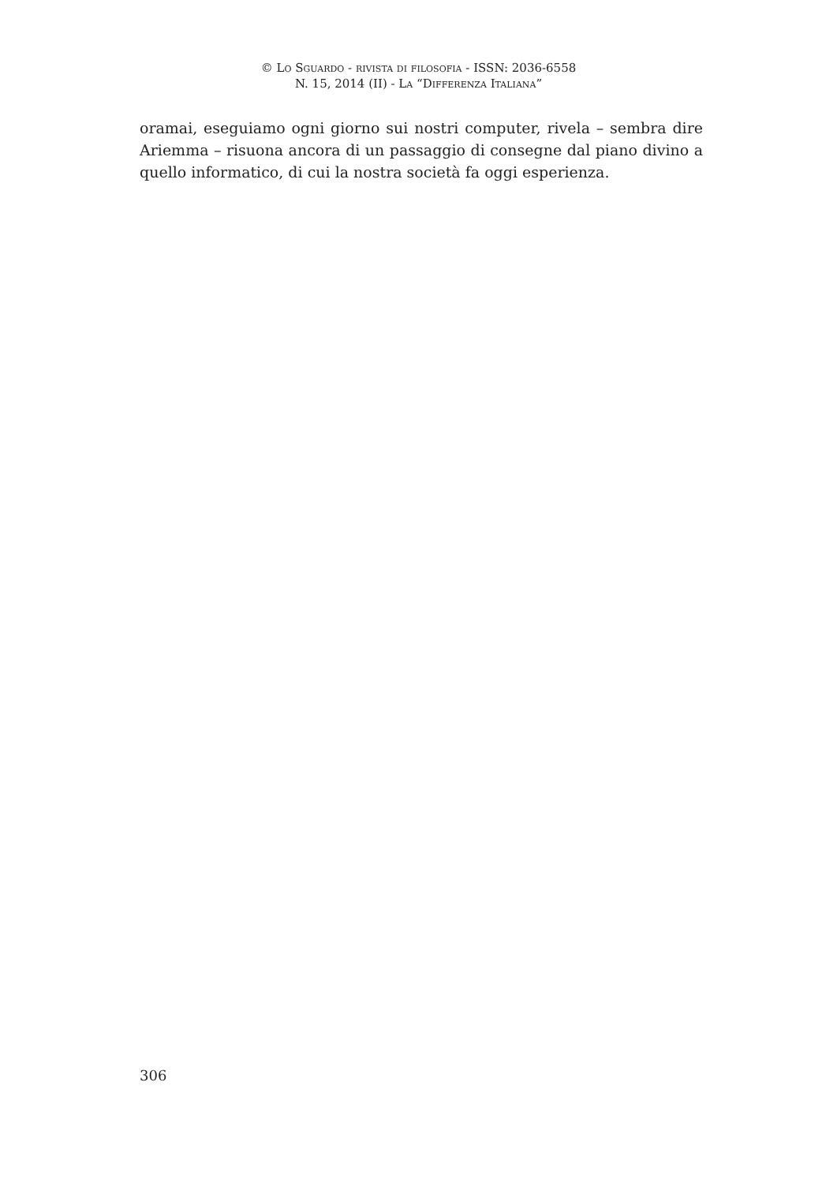© Lo Sguardo - rivista di filosofia - ISSN: 2036-6558
N. 15, 2014 (II) - La “Differenza Italiana”
oramai, eseguiamo ogni giorno sui nostri computer, rivela – sembra dire Ariemma – risuona ancora di un passaggio di consegne dal piano divino a quello informatico, di cui la nostra società fa oggi esperienza.
306